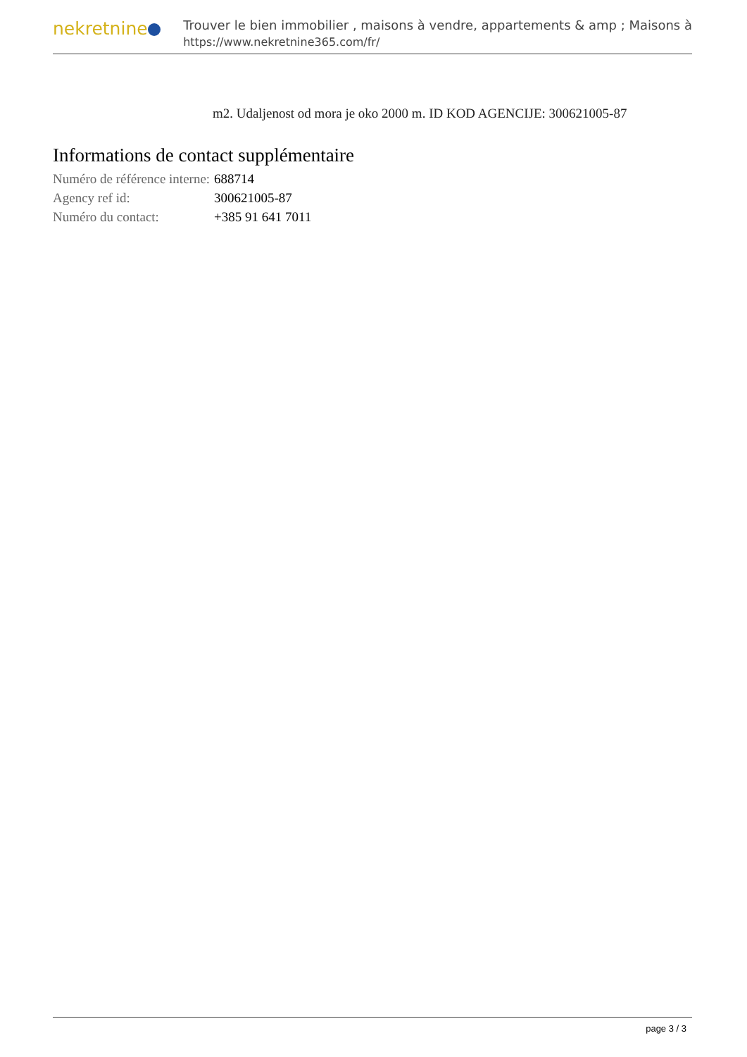nekretnine
Trouver le bien immobilier , maisons à vendre, appartements & amp ; Maisons à
https://www.nekretnine365.com/fr/
m2. Udaljenost od mora je oko 2000 m. ID KOD AGENCIJE: 300621005-87
Informations de contact supplémentaire
| Numéro de référence interne: | 688714 |
| Agency ref id: | 300621005-87 |
| Numéro du contact: | +385 91 641 7011 |
page 3 / 3